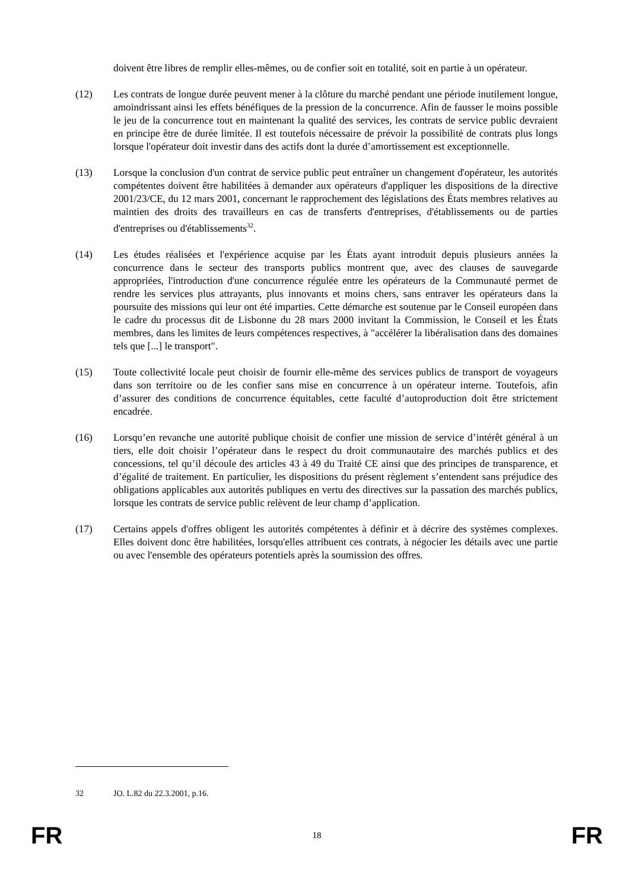doivent être libres de remplir elles-mêmes, ou de confier soit en totalité, soit en partie à un opérateur.
(12) Les contrats de longue durée peuvent mener à la clôture du marché pendant une période inutilement longue, amoindrissant ainsi les effets bénéfiques de la pression de la concurrence. Afin de fausser le moins possible le jeu de la concurrence tout en maintenant la qualité des services, les contrats de service public devraient en principe être de durée limitée. Il est toutefois nécessaire de prévoir la possibilité de contrats plus longs lorsque l'opérateur doit investir dans des actifs dont la durée d’amortissement est exceptionnelle.
(13) Lorsque la conclusion d'un contrat de service public peut entraîner un changement d'opérateur, les autorités compétentes doivent être habilitées à demander aux opérateurs d'appliquer les dispositions de la directive 2001/23/CE, du 12 mars 2001, concernant le rapprochement des législations des États membres relatives au maintien des droits des travailleurs en cas de transferts d'entreprises, d'établissements ou de parties d'entreprises ou d'établissements<sup>32</sup>.
(14) Les études réalisées et l'expérience acquise par les États ayant introduit depuis plusieurs années la concurrence dans le secteur des transports publics montrent que, avec des clauses de sauvegarde appropriées, l'introduction d'une concurrence régulée entre les opérateurs de la Communauté permet de rendre les services plus attrayants, plus innovants et moins chers, sans entraver les opérateurs dans la poursuite des missions qui leur ont été imparties. Cette démarche est soutenue par le Conseil européen dans le cadre du processus dit de Lisbonne du 28 mars 2000 invitant la Commission, le Conseil et les États membres, dans les limites de leurs compétences respectives, à "accélérer la libéralisation dans des domaines tels que [...] le transport".
(15) Toute collectivité locale peut choisir de fournir elle-même des services publics de transport de voyageurs dans son territoire ou de les confier sans mise en concurrence à un opérateur interne. Toutefois, afin d’assurer des conditions de concurrence équitables, cette faculté d’autoproduction doit être strictement encadrée.
(16) Lorsqu’en revanche une autorité publique choisit de confier une mission de service d’intérêt général à un tiers, elle doit choisir l’opérateur dans le respect du droit communautaire des marchés publics et des concessions, tel qu’il découle des articles 43 à 49 du Traité CE ainsi que des principes de transparence, et d’égalité de traitement. En particulier, les dispositions du présent règlement s’entendent sans préjudice des obligations applicables aux autorités publiques en vertu des directives sur la passation des marchés publics, lorsque les contrats de service public relèvent de leur champ d’application.
(17) Certains appels d'offres obligent les autorités compétentes à définir et à décrire des systèmes complexes. Elles doivent donc être habilitées, lorsqu'elles attribuent ces contrats, à négocier les détails avec une partie ou avec l'ensemble des opérateurs potentiels après la soumission des offres.
32 JO. L.82 du 22.3.2001, p.16.
FR 18 FR